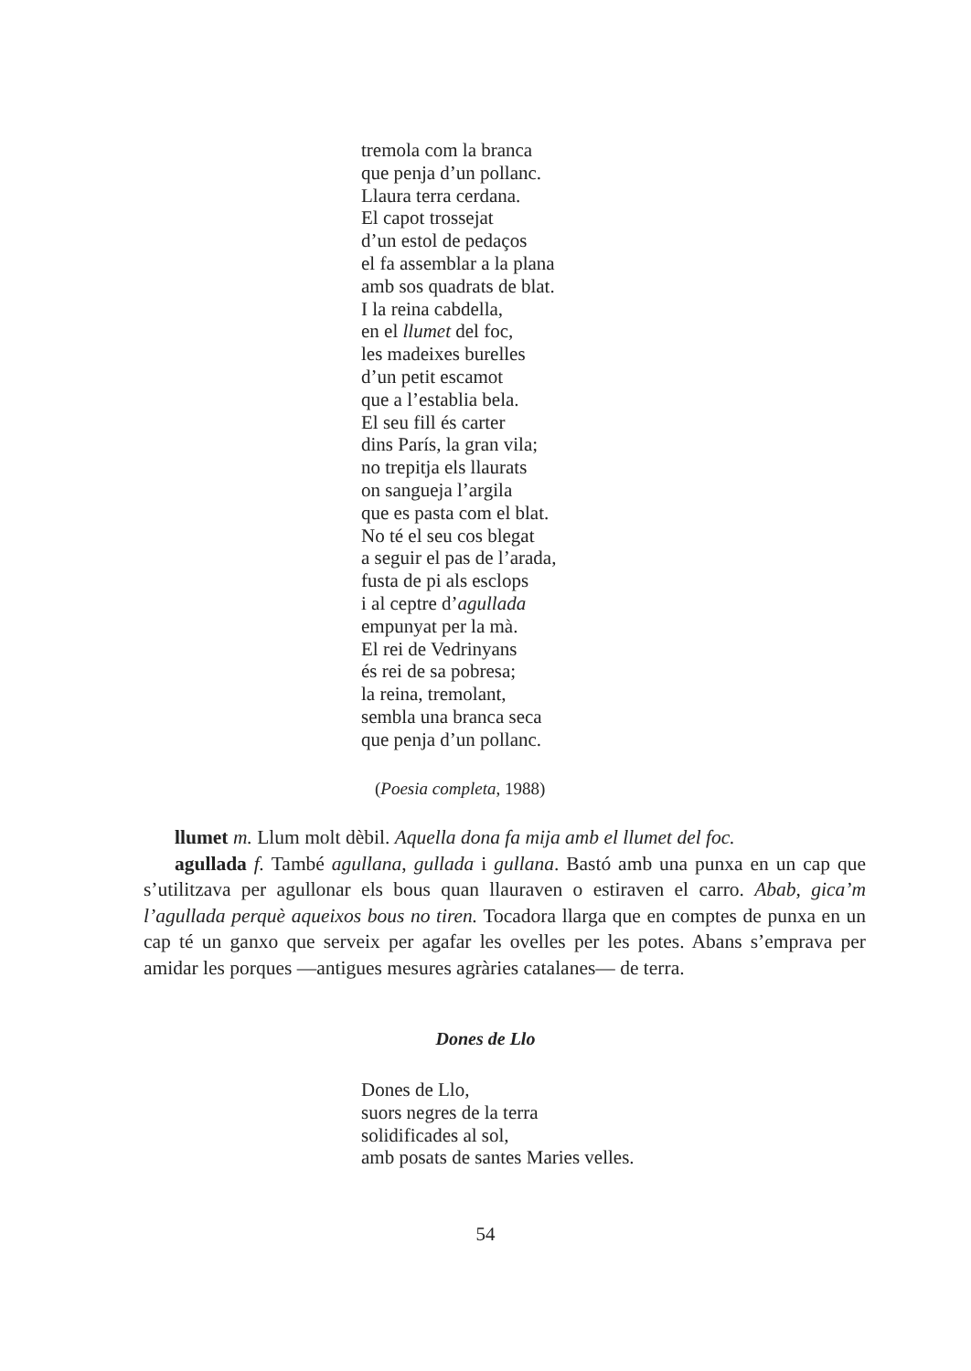tremola com la branca
que penja d’un pollanc.
Llaura terra cerdana.
El capot trossejat
d’un estol de pedaços
el fa assemblar a la plana
amb sos quadrats de blat.
I la reina cabdella,
en el llumet del foc,
les madeixes burelles
d’un petit escamot
que a l’establia bela.
El seu fill és carter
dins París, la gran vila;
no trepitja els llaurats
on sangueja l’argila
que es pasta com el blat.
No té el seu cos blegat
a seguir el pas de l’arada,
fusta de pi als esclops
i al ceptre d’agullada
empunyat per la mà.
El rei de Vedrinyans
és rei de sa pobresa;
la reina, tremolant,
sembla una branca seca
que penja d’un pollanc.
(Poesia completa, 1988)
llumet m. Llum molt dèbil. Aquella dona fa mija amb el llumet del foc.
agullada f. També agullana, gullada i gullana. Bastó amb una punxa en un cap que s’utilitzava per agullonar els bous quan llauraven o estiraven el carro. Abab, gica’m l’agullada perquè aqueixos bous no tiren. Tocadora llarga que en comptes de punxa en un cap té un ganxo que serveix per agafar les ovelles per les potes. Abans s’emprava per amidar les porques —antigues mesures agràries catalanes— de terra.
Dones de Llo
Dones de Llo,
suors negres de la terra
solidificades al sol,
amb posats de santes Maries velles.
54